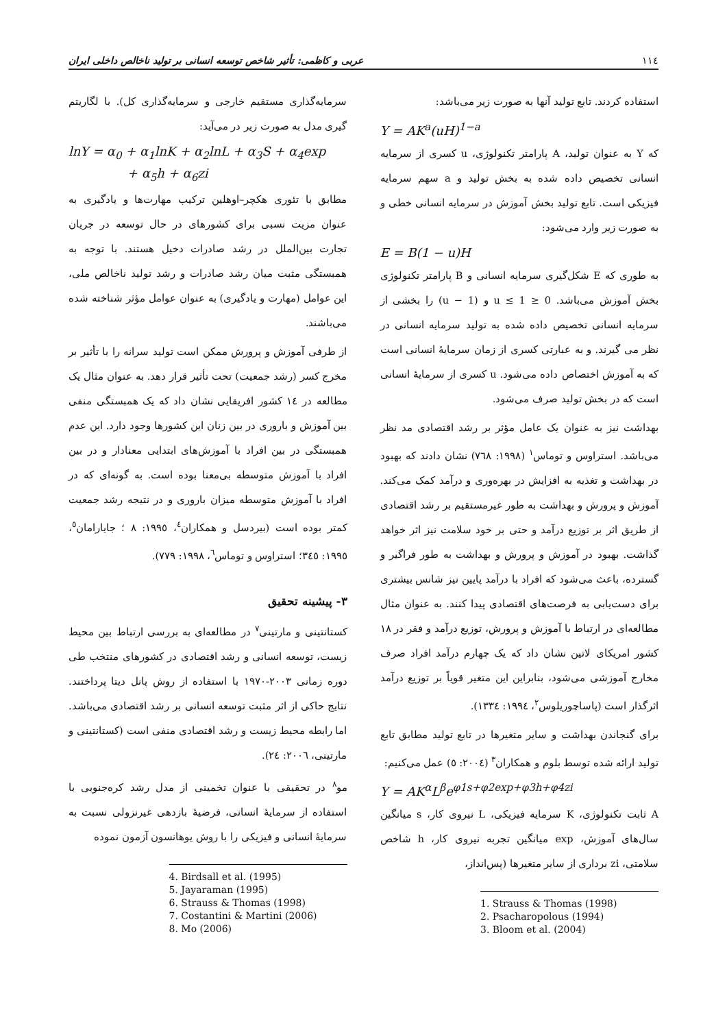١١٤ عربی و کاظمی: تأثیر شاخص توسعه انسانی بر تولید ناخالص داخلی ایران
استفاده کردند. تابع تولید آنها به صورت زیر می‌باشد:
Y = AK<sup>a</sup>(uH)<sup>1−a</sup>
که Y به عنوان تولید، A پارامتر تکنولوژی، u کسری از سرمایه انسانی تخصیص داده شده به بخش تولید و a سهم سرمایه فیزیکی است. تابع تولید بخش آموزش در سرمایه انسانی خطی و به صورت زیر وارد می‌شود:
E = B(1 − u)H
به طوری که E شکل‌گیری سرمایه انسانی و B پارامتر تکنولوژی بخش آموزش می‌باشد. 0 ≤ u ≤ 1 و (1 − u) را بخشی از سرمایه انسانی تخصیص داده شده به تولید سرمایه انسانی در نظر می گیرند. و به عبارتی کسری از زمان سرمایهٔ انسانی است که به آموزش اختصاص داده می‌شود. u کسری از سرمایهٔ انسانی است که در بخش تولید صرف می‌شود.
بهداشت نیز به عنوان یک عامل مؤثر بر رشد اقتصادی مد نظر می‌باشد. استراوس و توماس<sup>١</sup> (١٩٩٨: ٧٦٨) نشان دادند که بهبود در بهداشت و تغذیه به افزایش در بهره‌وری و درآمد کمک می‌کند. آموزش و پرورش و بهداشت به طور غیرمستقیم بر رشد اقتصادی از طریق اثر بر توزیع درآمد و حتی بر خود سلامت نیز اثر خواهد گذاشت. بهبود در آموزش و پرورش و بهداشت به طور فراگیر و گسترده، باعث می‌شود که افراد با درآمد پایین نیز شانس بیشتری برای دست‌یابی به فرصت‌های اقتصادی پیدا کنند. به عنوان مثال مطالعه‌ای در ارتباط با آموزش و پرورش، توزیع درآمد و فقر در ١٨ کشور امریکای لاتین نشان داد که یک چهارم درآمد افراد صرف مخارج آموزشی می‌شود، بنابراین این متغیر قویاً بر توزیع درآمد اثرگذار است (پاساچوریلوس<sup>٢</sup>، ١٩٩٤: ١٣٣٤).
برای گنجاندن بهداشت و سایر متغیرها در تابع تولید مطابق تابع تولید ارائه شده توسط بلوم و همکاران<sup>٣</sup> (٢٠٠٤: ٥) عمل می‌کنیم:
Y = AK<sup>α</sup>L<sup>β</sup>e<sup>φ1s+φ2exp+φ3h+φ4zi</sup>
A ثابت تکنولوژی، K سرمایه فیزیکی، L نیروی کار، s میانگین سال‌های آموزش، exp میانگین تجربه نیروی کار، h شاخص سلامتی، zi برداری از سایر متغیرها (پس‌انداز،
1. Strauss & Thomas (1998)
2. Psacharopolous (1994)
3. Bloom et al. (2004)
سرمایه‌گذاری مستقیم خارجی و سرمایه‌گذاری کل). با لگاریتم گیری مدل به صورت زیر در می‌آید:
lnY = α<sub>0</sub> + α<sub>1</sub>lnK + α<sub>2</sub>lnL + α<sub>3</sub>S + α<sub>4</sub>exp
+ α<sub>5</sub>h + α<sub>6</sub>zi
مطابق با تئوری هکچر–اوهلین ترکیب مهارت‌ها و یادگیری به عنوان مزیت نسبی برای کشورهای در حال توسعه در جریان تجارت بین‌الملل در رشد صادرات دخیل هستند. با توجه به همبستگی مثبت میان رشد صادرات و رشد تولید ناخالص ملی، این عوامل (مهارت و یادگیری) به عنوان عوامل مؤثر شناخته شده می‌باشند.
از طرفی آموزش و پرورش ممکن است تولید سرانه را با تأثیر بر مخرج کسر (رشد جمعیت) تحت تأثیر قرار دهد. به عنوان مثال یک مطالعه در ١٤ کشور افریقایی نشان داد که یک همبستگی منفی بین آموزش و باروری در بین زنان این کشورها وجود دارد. این عدم همبستگی در بین افراد با آموزش‌های ابتدایی معنادار و در بین افراد با آموزش متوسطه بی‌معنا بوده است. به گونه‌ای که در افراد با آموزش متوسطه میزان باروری و در نتیجه رشد جمعیت کمتر بوده است (بیردسل و همکاران<sup>٤</sup>، ١٩٩٥: ٨ ؛ جایارامان<sup>٥</sup>، ١٩٩٥: ٣٤٥؛ استراوس و توماس<sup>٦</sup>، ١٩٩٨: ٧٧٩).
٣- پیشینه تحقیق
کستانتینی و مارتینی<sup>٧</sup> در مطالعه‌ای به بررسی ارتباط بین محیط زیست، توسعه انسانی و رشد اقتصادی در کشورهای منتخب طی دوره زمانی ٢٠٠٣-١٩٧٠ با استفاده از روش پانل دیتا پرداختند. نتایج حاکی از اثر مثبت توسعه انسانی بر رشد اقتصادی می‌باشد. اما رابطه محیط زیست و رشد اقتصادی منفی است (کستانتینی و مارتینی، ٢٠٠٦: ٢٤).
مو<sup>٨</sup> در تحقیقی با عنوان تخمینی از مدل رشد کره‌جنوبی با استفاده از سرمایهٔ انسانی، فرضیهٔ بازدهی غیرنزولی نسبت به سرمایهٔ انسانی و فیزیکی را با روش یوهانسون آزمون نموده
4. Birdsall et al. (1995)
5. Jayaraman (1995)
6. Strauss & Thomas (1998)
7. Costantini & Martini (2006)
8. Mo (2006)